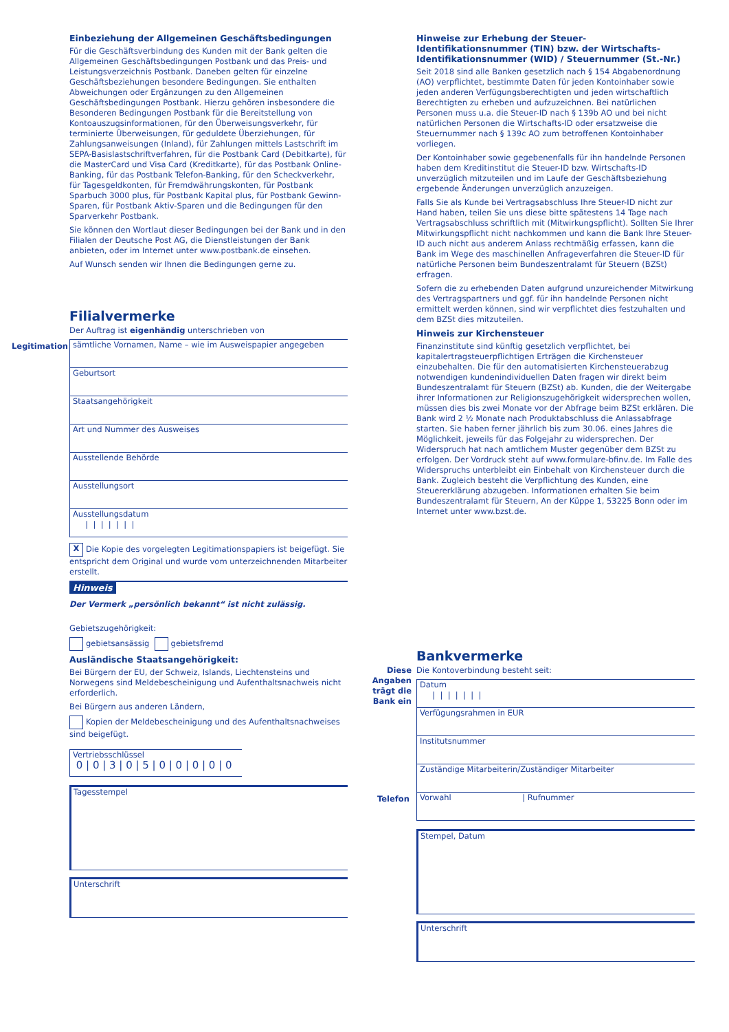Einbeziehung der Allgemeinen Geschäftsbedingungen
Für die Geschäftsverbindung des Kunden mit der Bank gelten die Allgemeinen Geschäftsbedingungen Postbank und das Preis- und Leistungsverzeichnis Postbank. Daneben gelten für einzelne Geschäftsbeziehungen besondere Bedingungen. Sie enthalten Abweichungen oder Ergänzungen zu den Allgemeinen Geschäftsbedingungen Postbank. Hierzu gehören insbesondere die Besonderen Bedingungen Postbank für die Bereitstellung von Kontoauszugsinformationen, für den Überweisungsverkehr, für terminierte Überweisungen, für geduldete Überziehungen, für Zahlungsanweisungen (Inland), für Zahlungen mittels Lastschrift im SEPA-Basislastschriftverfahren, für die Postbank Card (Debitkarte), für die MasterCard und Visa Card (Kreditkarte), für das Postbank Online-Banking, für das Postbank Telefon-Banking, für den Scheckverkehr, für Tagesgeldkonten, für Fremdwährungskonten, für Postbank Sparbuch 3000 plus, für Postbank Kapital plus, für Postbank Gewinn-Sparen, für Postbank Aktiv-Sparen und die Bedingungen für den Sparverkehr Postbank.
Sie können den Wortlaut dieser Bedingungen bei der Bank und in den Filialen der Deutsche Post AG, die Dienstleistungen der Bank anbieten, oder im Internet unter www.postbank.de einsehen.
Auf Wunsch senden wir Ihnen die Bedingungen gerne zu.
Filialvermerke
Der Auftrag ist eigenhändig unterschrieben von
Legitimation sämtliche Vornamen, Name – wie im Ausweispapier angegeben
Geburtsort
Staatsangehörigkeit
Art und Nummer des Ausweises
Ausstellende Behörde
Ausstellungsort
Ausstellungsdatum
| | | | | | |
X Die Kopie des vorgelegten Legitimationspapiers ist beigefügt. Sie entspricht dem Original und wurde vom unterzeichnenden Mitarbeiter erstellt.
Hinweis
Der Vermerk „persönlich bekannt“ ist nicht zulässig.
Gebietszugehörigkeit:
gebietsansässig gebietsfremd
Ausländische Staatsangehörigkeit:
Bei Bürgern der EU, der Schweiz, Islands, Liechtensteins und Norwegens sind Meldebescheinigung und Aufenthaltsnachweis nicht erforderlich.
Bei Bürgern aus anderen Ländern,
Kopien der Meldebescheinigung und des Aufenthaltsnachweises sind beigefügt.
Vertriebsschlüssel
0 | 0 | 3 | 0 | 5 | 0 | 0 | 0 | 0 | 0
Tagesstempel
Unterschrift
Hinweise zur Erhebung der Steuer-Identifikationsnummer (TIN) bzw. der Wirtschafts-Identifikationsnummer (WID) / Steuernummer (St.-Nr.)
Seit 2018 sind alle Banken gesetzlich nach § 154 Abgabenordnung (AO) verpflichtet, bestimmte Daten für jeden Kontoinhaber sowie jeden anderen Verfügungsberechtigten und jeden wirtschaftlich Berechtigten zu erheben und aufzuzeichnen. Bei natürlichen Personen muss u.a. die Steuer-ID nach § 139b AO und bei nicht natürlichen Personen die Wirtschafts-ID oder ersatzweise die Steuernummer nach § 139c AO zum betroffenen Kontoinhaber vorliegen.
Der Kontoinhaber sowie gegebenenfalls für ihn handelnde Personen haben dem Kreditinstitut die Steuer-ID bzw. Wirtschafts-ID unverzüglich mitzuteilen und im Laufe der Geschäftsbeziehung ergebende Änderungen unverzüglich anzuzeigen.
Falls Sie als Kunde bei Vertragsabschluss Ihre Steuer-ID nicht zur Hand haben, teilen Sie uns diese bitte spätestens 14 Tage nach Vertragsabschluss schriftlich mit (Mitwirkungspflicht). Sollten Sie Ihrer Mitwirkungspflicht nicht nachkommen und kann die Bank Ihre Steuer-ID auch nicht aus anderem Anlass rechtmäßig erfassen, kann die Bank im Wege des maschinellen Anfrageverfahren die Steuer-ID für natürliche Personen beim Bundeszentralamt für Steuern (BZSt) erfragen.
Sofern die zu erhebenden Daten aufgrund unzureichender Mitwirkung des Vertragspartners und ggf. für ihn handelnde Personen nicht ermittelt werden können, sind wir verpflichtet dies festzuhalten und dem BZSt dies mitzuteilen.
Hinweis zur Kirchensteuer
Finanzinstitute sind künftig gesetzlich verpflichtet, bei kapitalertragsteuerpflichtigen Erträgen die Kirchensteuer einzubehalten. Die für den automatisierten Kirchensteuerabzug notwendigen kundenindividuellen Daten fragen wir direkt beim Bundeszentralamt für Steuern (BZSt) ab. Kunden, die der Weitergabe ihrer Informationen zur Religionszugehörigkeit widersprechen wollen, müssen dies bis zwei Monate vor der Abfrage beim BZSt erklären. Die Bank wird 2 ½ Monate nach Produktabschluss die Anlassabfrage starten. Sie haben ferner jährlich bis zum 30.06. eines Jahres die Möglichkeit, jeweils für das Folgejahr zu widersprechen. Der Widerspruch hat nach amtlichem Muster gegenüber dem BZSt zu erfolgen. Der Vordruck steht auf www.formulare-bfinv.de. Im Falle des Widerspruchs unterbleibt ein Einbehalt von Kirchensteuer durch die Bank. Zugleich besteht die Verpflichtung des Kunden, eine Steuererklärung abzugeben. Informationen erhalten Sie beim Bundeszentralamt für Steuern, An der Küppe 1, 53225 Bonn oder im Internet unter www.bzst.de.
Bankvermerke
Diese Angaben trägt die Bank ein Die Kontoverbindung besteht seit:
Datum
| | | | | | |
Verfügungsrahmen in EUR
Institutsnummer
Zuständige Mitarbeiterin/Zuständiger Mitarbeiter
Telefon Vorwahl | Rufnummer
Stempel, Datum
Unterschrift